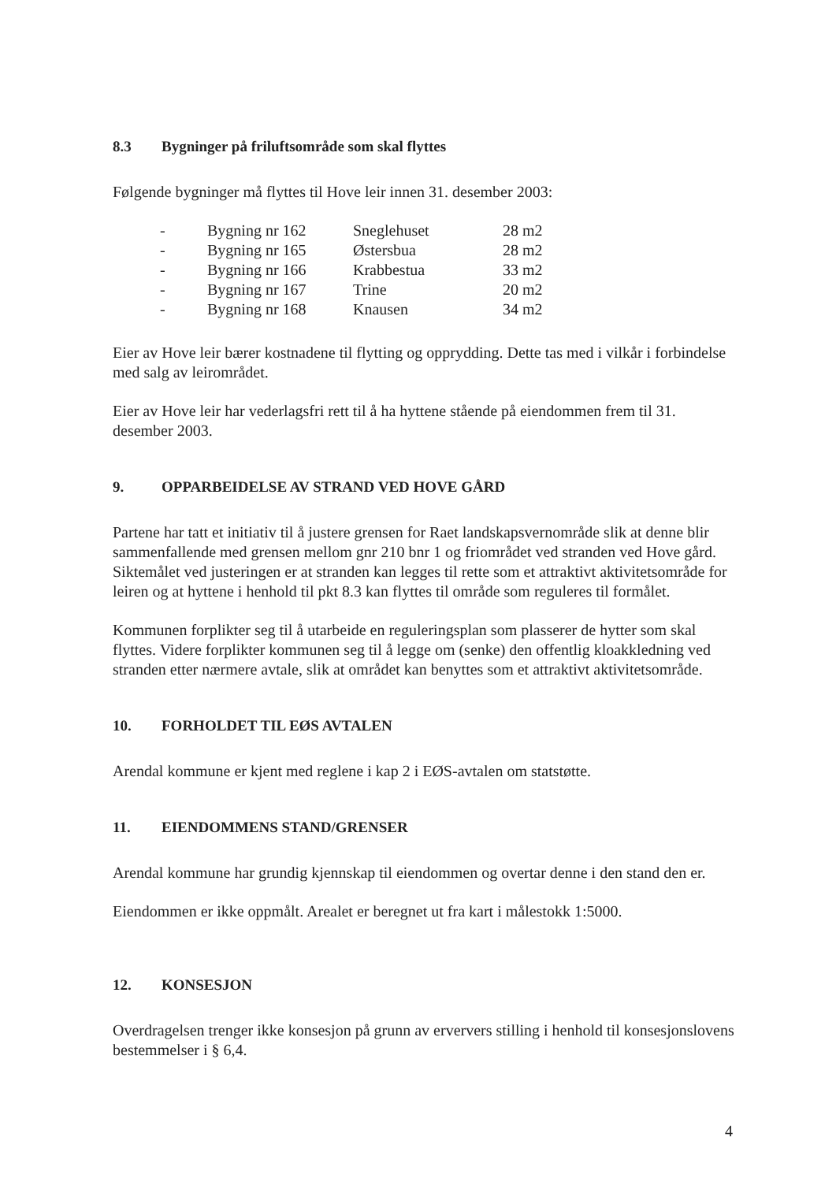8.3 Bygninger på friluftsområde som skal flyttes
Følgende bygninger må flyttes til Hove leir innen 31. desember 2003:
| - | Bygning nr 162 | Sneglehuset | 28 m2 |
| - | Bygning nr 165 | Østersbua | 28 m2 |
| - | Bygning nr 166 | Krabbestua | 33 m2 |
| - | Bygning nr 167 | Trine | 20 m2 |
| - | Bygning nr 168 | Knausen | 34 m2 |
Eier av Hove leir bærer kostnadene til flytting og opprydding. Dette tas med i vilkår i forbindelse med salg av leirområdet.
Eier av Hove leir har vederlagsfri rett til å ha hyttene stående på eiendommen frem til 31. desember 2003.
9. OPPARBEIDELSE AV STRAND VED HOVE GÅRD
Partene har tatt et initiativ til å justere grensen for Raet landskapsvernområde slik at denne blir sammenfallende med grensen mellom gnr 210 bnr 1 og friområdet ved stranden ved Hove gård. Siktemålet ved justeringen er at stranden kan legges til rette som et attraktivt aktivitetsområde for leiren og at hyttene i henhold til pkt 8.3 kan flyttes til område som reguleres til formålet.
Kommunen forplikter seg til å utarbeide en reguleringsplan som plasserer de hytter som skal flyttes. Videre forplikter kommunen seg til å legge om (senke) den offentlig kloakkledning ved stranden etter nærmere avtale, slik at området kan benyttes som et attraktivt aktivitetsområde.
10. FORHOLDET TIL EØS AVTALEN
Arendal kommune er kjent med reglene i kap 2 i EØS-avtalen om statstøtte.
11. EIENDOMMENS STAND/GRENSER
Arendal kommune har grundig kjennskap til eiendommen og overtar denne i den stand den er.
Eiendommen er ikke oppmålt. Arealet er beregnet ut fra kart i målestokk 1:5000.
12. KONSESJON
Overdragelsen trenger ikke konsesjon på grunn av erververs stilling i henhold til konsesjonslovens bestemmelser i § 6,4.
4